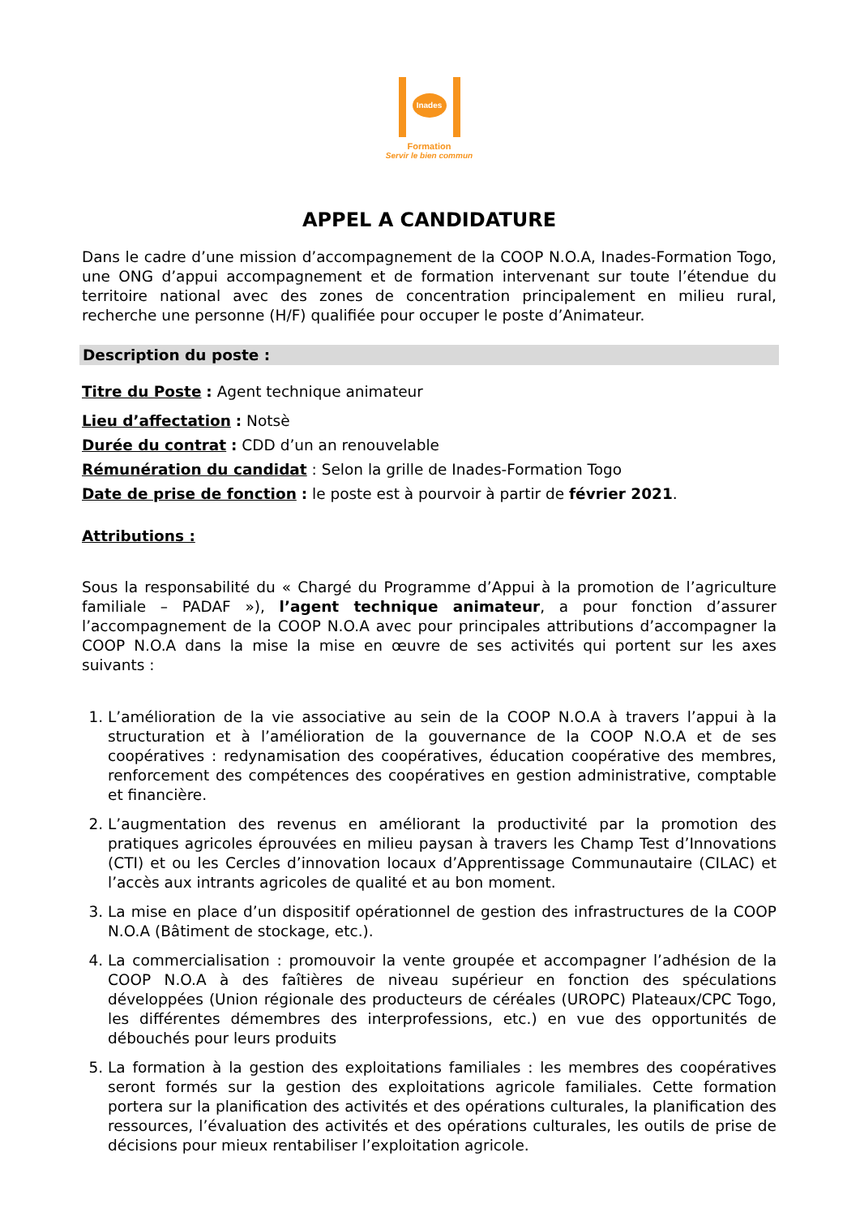Inades
Formation
Servir le bien commun
APPEL A CANDIDATURE
Dans le cadre d’une mission d’accompagnement de la COOP N.O.A, Inades-Formation Togo, une ONG d’appui accompagnement et de formation intervenant sur toute l’étendue du territoire national avec des zones de concentration principalement en milieu rural, recherche une personne (H/F) qualifiée pour occuper le poste d’Animateur.
Description du poste :
Titre du Poste : Agent technique animateur
Lieu d’affectation : Notsè
Durée du contrat : CDD d’un an renouvelable
Rémunération du candidat : Selon la grille de Inades-Formation Togo
Date de prise de fonction : le poste est à pourvoir à partir de février 2021.
Attributions :
Sous la responsabilité du « Chargé du Programme d’Appui à la promotion de l’agriculture familiale – PADAF »), l’agent technique animateur, a pour fonction d’assurer l’accompagnement de la COOP N.O.A avec pour principales attributions d’accompagner la COOP N.O.A dans la mise la mise en œuvre de ses activités qui portent sur les axes suivants :
1. L’amélioration de la vie associative au sein de la COOP N.O.A à travers l’appui à la structuration et à l’amélioration de la gouvernance de la COOP N.O.A et de ses coopératives : redynamisation des coopératives, éducation coopérative des membres, renforcement des compétences des coopératives en gestion administrative, comptable et financière.
2. L’augmentation des revenus en améliorant la productivité par la promotion des pratiques agricoles éprouvées en milieu paysan à travers les Champ Test d’Innovations (CTI) et ou les Cercles d’innovation locaux d’Apprentissage Communautaire (CILAC) et l’accès aux intrants agricoles de qualité et au bon moment.
3. La mise en place d’un dispositif opérationnel de gestion des infrastructures de la COOP N.O.A (Bâtiment de stockage, etc.).
4. La commercialisation : promouvoir la vente groupée et accompagner l’adhésion de la COOP N.O.A à des faîtières de niveau supérieur en fonction des spéculations développées (Union régionale des producteurs de céréales (UROPC) Plateaux/CPC Togo, les différentes démembres des interprofessions, etc.) en vue des opportunités de débouchés pour leurs produits
5. La formation à la gestion des exploitations familiales : les membres des coopératives seront formés sur la gestion des exploitations agricole familiales. Cette formation portera sur la planification des activités et des opérations culturales, la planification des ressources, l’évaluation des activités et des opérations culturales, les outils de prise de décisions pour mieux rentabiliser l’exploitation agricole.